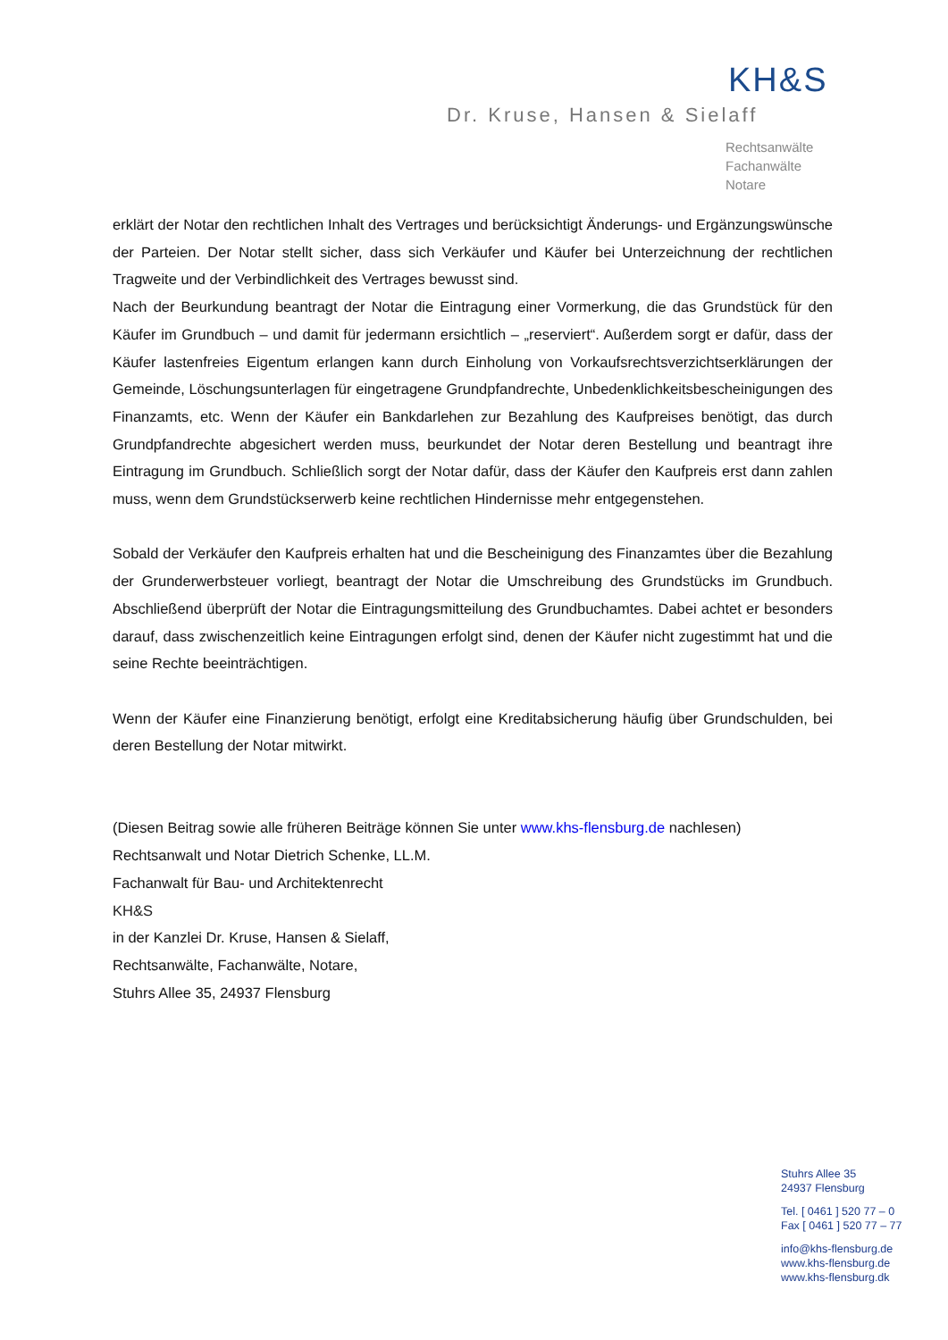KH&S
Dr. Kruse, Hansen & Sielaff
Rechtsanwälte
Fachanwälte
Notare
erklärt der Notar den rechtlichen Inhalt des Vertrages und berücksichtigt Änderungs- und Ergänzungswünsche der Parteien. Der Notar stellt sicher, dass sich Verkäufer und Käufer bei Unterzeichnung der rechtlichen Tragweite und der Verbindlichkeit des Vertrages bewusst sind.
Nach der Beurkundung beantragt der Notar die Eintragung einer Vormerkung, die das Grundstück für den Käufer im Grundbuch – und damit für jedermann ersichtlich – „reserviert“. Außerdem sorgt er dafür, dass der Käufer lastenfreies Eigentum erlangen kann durch Einholung von Vorkaufsrechtsverzichtserklärungen der Gemeinde, Löschungsunterlagen für eingetragene Grundpfandrechte, Unbedenklichkeitsbescheinigungen des Finanzamts, etc. Wenn der Käufer ein Bankdarlehen zur Bezahlung des Kaufpreises benötigt, das durch Grundpfandrechte abgesichert werden muss, beurkundet der Notar deren Bestellung und beantragt ihre Eintragung im Grundbuch. Schließlich sorgt der Notar dafür, dass der Käufer den Kaufpreis erst dann zahlen muss, wenn dem Grundstückserwerb keine rechtlichen Hindernisse mehr entgegenstehen.
Sobald der Verkäufer den Kaufpreis erhalten hat und die Bescheinigung des Finanzamtes über die Bezahlung der Grunderwerbsteuer vorliegt, beantragt der Notar die Umschreibung des Grundstücks im Grundbuch. Abschließend überprüft der Notar die Eintragungsmitteilung des Grundbuchamtes. Dabei achtet er besonders darauf, dass zwischenzeitlich keine Eintragungen erfolgt sind, denen der Käufer nicht zugestimmt hat und die seine Rechte beeinträchtigen.
Wenn der Käufer eine Finanzierung benötigt, erfolgt eine Kreditabsicherung häufig über Grundschulden, bei deren Bestellung der Notar mitwirkt.
(Diesen Beitrag sowie alle früheren Beiträge können Sie unter www.khs-flensburg.de nachlesen)
Rechtsanwalt und Notar Dietrich Schenke, LL.M.
Fachanwalt für Bau- und Architektenrecht
KH&S
in der Kanzlei Dr. Kruse, Hansen & Sielaff,
Rechtsanwälte, Fachanwälte, Notare,
Stuhrs Allee 35, 24937 Flensburg
Stuhrs Allee 35
24937 Flensburg
Tel. [ 0461 ] 520 77 – 0
Fax [ 0461 ] 520 77 – 77
info@khs-flensburg.de
www.khs-flensburg.de
www.khs-flensburg.dk